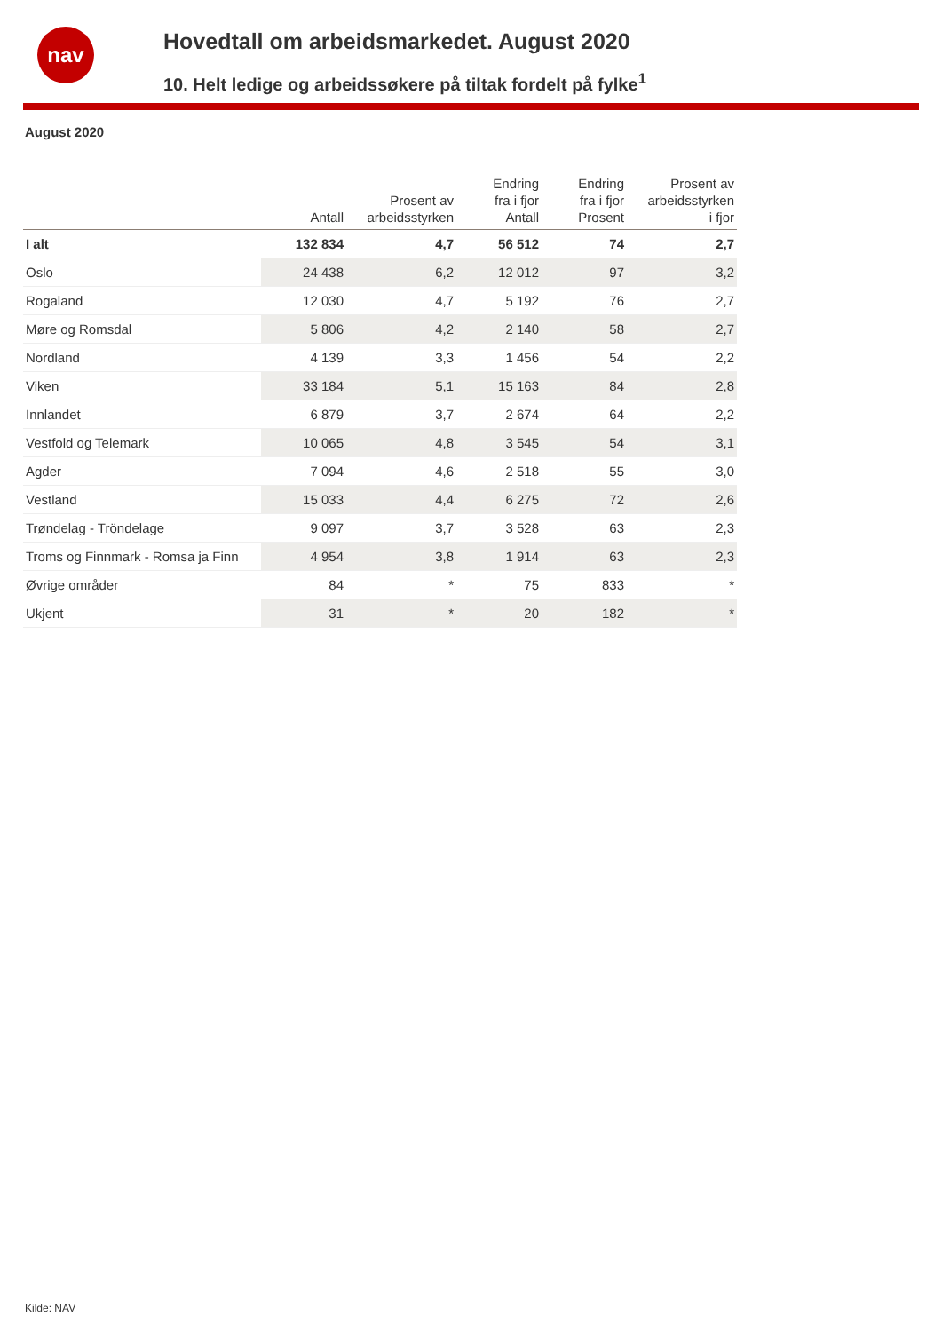nav
Hovedtall om arbeidsmarkedet. August 2020
10. Helt ledige og arbeidssøkere på tiltak fordelt på fylke<sup>1</sup>
August 2020
| | Antall | Prosent av arbeidsstyrken | Endring fra i fjor Antall | Endring fra i fjor Prosent | Prosent av arbeidsstyrken i fjor |
| --- | --- | --- | --- | --- | --- |
| I alt | 132 834 | 4,7 | 56 512 | 74 | 2,7 |
| Oslo | 24 438 | 6,2 | 12 012 | 97 | 3,2 |
| Rogaland | 12 030 | 4,7 | 5 192 | 76 | 2,7 |
| Møre og Romsdal | 5 806 | 4,2 | 2 140 | 58 | 2,7 |
| Nordland | 4 139 | 3,3 | 1 456 | 54 | 2,2 |
| Viken | 33 184 | 5,1 | 15 163 | 84 | 2,8 |
| Innlandet | 6 879 | 3,7 | 2 674 | 64 | 2,2 |
| Vestfold og Telemark | 10 065 | 4,8 | 3 545 | 54 | 3,1 |
| Agder | 7 094 | 4,6 | 2 518 | 55 | 3,0 |
| Vestland | 15 033 | 4,4 | 6 275 | 72 | 2,6 |
| Trøndelag - Tröndelage | 9 097 | 3,7 | 3 528 | 63 | 2,3 |
| Troms og Finnmark - Romsa ja Finn | 4 954 | 3,8 | 1 914 | 63 | 2,3 |
| Øvrige områder | 84 | * | 75 | 833 | * |
| Ukjent | 31 | * | 20 | 182 | * |
Kilde: NAV